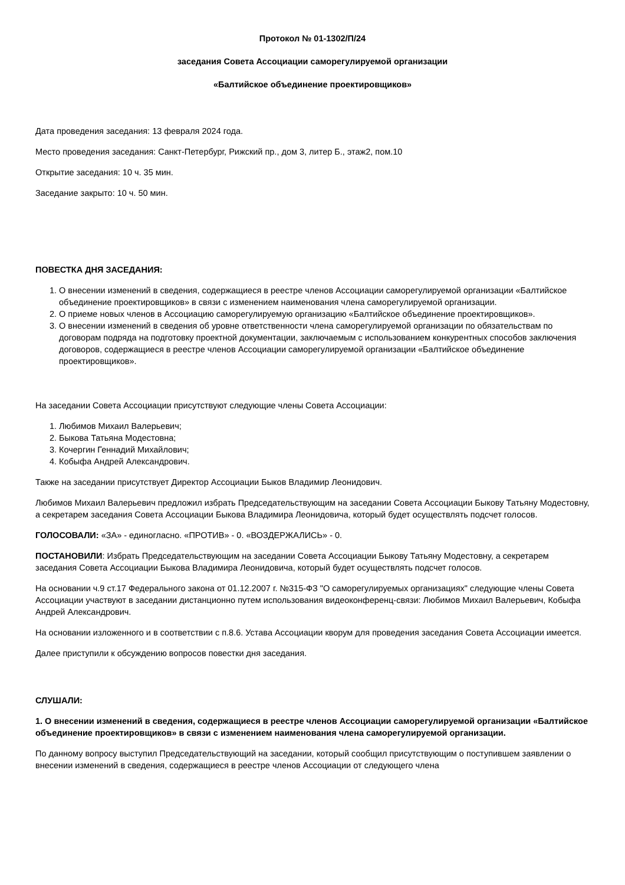Протокол № 01-1302/П/24
заседания Совета Ассоциации саморегулируемой организации
«Балтийское объединение проектировщиков»
Дата проведения заседания: 13 февраля 2024 года.
Место проведения заседания: Санкт-Петербург, Рижский пр., дом 3, литер Б., этаж2, пом.10
Открытие заседания: 10 ч. 35 мин.
Заседание закрыто: 10 ч. 50 мин.
ПОВЕСТКА ДНЯ ЗАСЕДАНИЯ:
1. О внесении изменений в сведения, содержащиеся в реестре членов Ассоциации саморегулируемой организации «Балтийское объединение проектировщиков» в связи с изменением наименования члена саморегулируемой организации.
2. О приеме новых членов в Ассоциацию саморегулируемую организацию «Балтийское объединение проектировщиков».
3. О внесении изменений в сведения об уровне ответственности члена саморегулируемой организации по обязательствам по договорам подряда на подготовку проектной документации, заключаемым с использованием конкурентных способов заключения договоров, содержащиеся в реестре членов Ассоциации саморегулируемой организации «Балтийское объединение проектировщиков».
На заседании Совета Ассоциации присутствуют следующие члены Совета Ассоциации:
1. Любимов Михаил Валерьевич;
2. Быкова Татьяна Модестовна;
3. Кочергин Геннадий Михайлович;
4. Кобыфа Андрей Александрович.
Также на заседании присутствует Директор Ассоциации Быков Владимир Леонидович.
Любимов Михаил Валерьевич предложил избрать Председательствующим на заседании Совета Ассоциации Быкову Татьяну Модестовну, а секретарем заседания Совета Ассоциации Быкова Владимира Леонидовича, который будет осуществлять подсчет голосов.
ГОЛОСОВАЛИ: «ЗА» - единогласно. «ПРОТИВ» - 0. «ВОЗДЕРЖАЛИСЬ» - 0.
ПОСТАНОВИЛИ: Избрать Председательствующим на заседании Совета Ассоциации Быкову Татьяну Модестовну, а секретарем заседания Совета Ассоциации Быкова Владимира Леонидовича, который будет осуществлять подсчет голосов.
На основании ч.9 ст.17 Федерального закона от 01.12.2007 г. №315-ФЗ "О саморегулируемых организациях" следующие члены Совета Ассоциации участвуют в заседании дистанционно путем использования видеоконференц-связи: Любимов Михаил Валерьевич, Кобыфа Андрей Александрович.
На основании изложенного и в соответствии с п.8.6. Устава Ассоциации кворум для проведения заседания Совета Ассоциации имеется.
Далее приступили к обсуждению вопросов повестки дня заседания.
СЛУШАЛИ:
1. О внесении изменений в сведения, содержащиеся в реестре членов Ассоциации саморегулируемой организации «Балтийское объединение проектировщиков» в связи с изменением наименования члена саморегулируемой организации.
По данному вопросу выступил Председательствующий на заседании, который сообщил присутствующим о поступившем заявлении о внесении изменений в сведения, содержащиеся в реестре членов Ассоциации от следующего члена